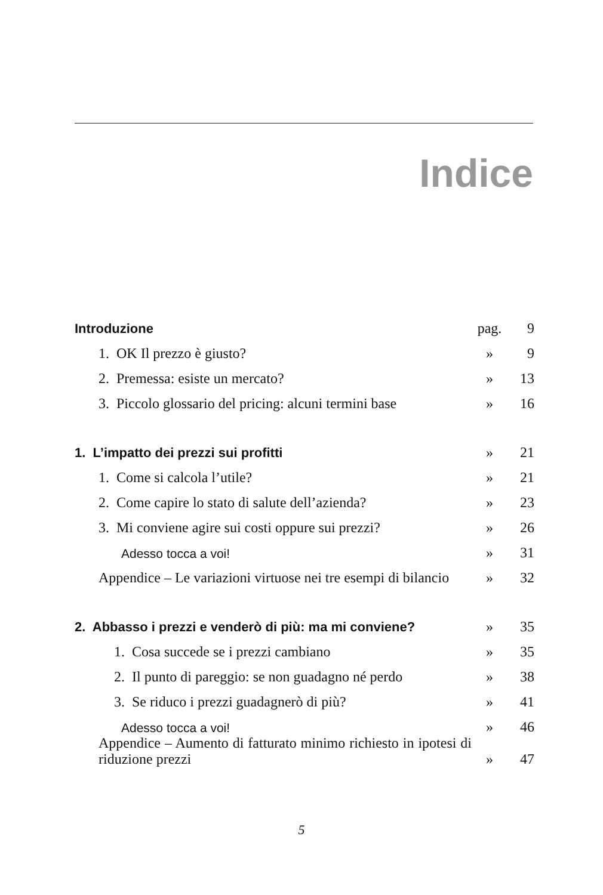Indice
| Introduzione | pag. | 9 |
| 1. OK Il prezzo è giusto? | » | 9 |
| 2. Premessa: esiste un mercato? | » | 13 |
| 3. Piccolo glossario del pricing: alcuni termini base | » | 16 |
| 1. L’impatto dei prezzi sui profitti | » | 21 |
| 1. Come si calcola l’utile? | » | 21 |
| 2. Come capire lo stato di salute dell’azienda? | » | 23 |
| 3. Mi conviene agire sui costi oppure sui prezzi? | » | 26 |
| Adesso tocca a voi! | » | 31 |
| Appendice – Le variazioni virtuose nei tre esempi di bilancio | » | 32 |
| 2. Abbasso i prezzi e venderò di più: ma mi conviene? | » | 35 |
| 1. Cosa succede se i prezzi cambiano | » | 35 |
| 2. Il punto di pareggio: se non guadagno né perdo | » | 38 |
| 3. Se riduco i prezzi guadagnerò di più? | » | 41 |
| Adesso tocca a voi! | » | 46 |
| Appendice – Aumento di fatturato minimo richiesto in ipotesi di riduzione prezzi | » | 47 |
5